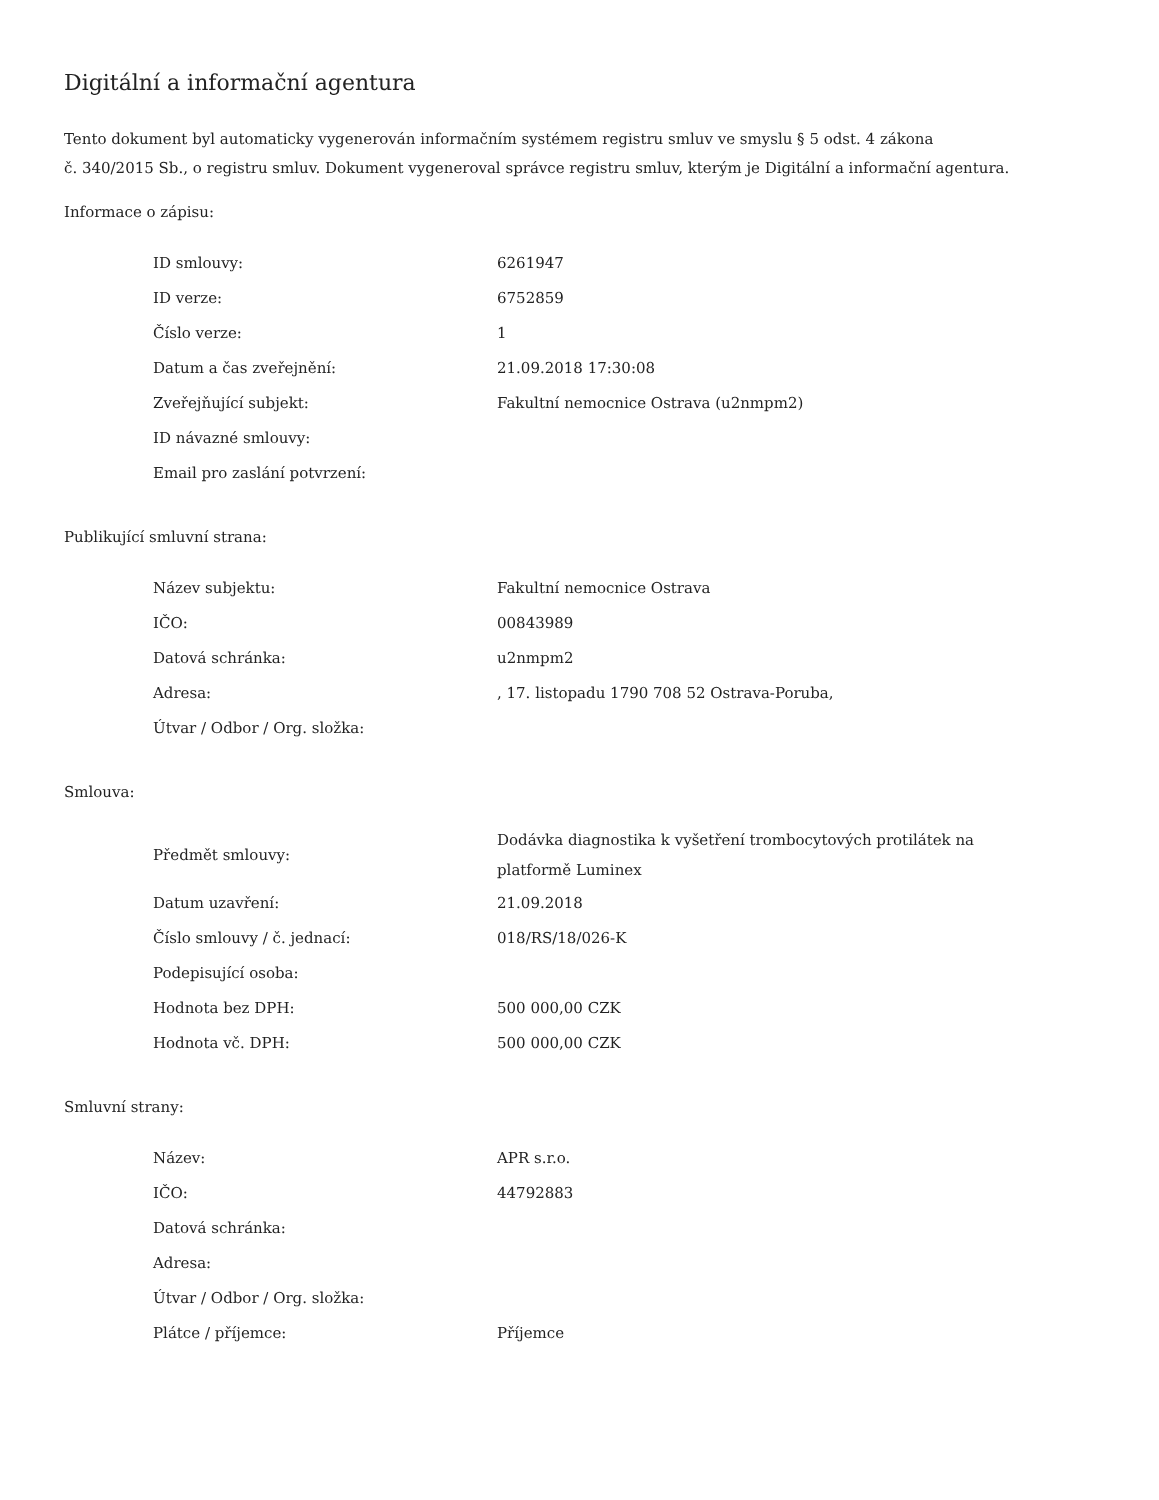Digitální a informační agentura
Tento dokument byl automaticky vygenerován informačním systémem registru smluv ve smyslu § 5 odst. 4 zákona
č. 340/2015 Sb., o registru smluv. Dokument vygeneroval správce registru smluv, kterým je Digitální a informační agentura.
Informace o zápisu:
| ID smlouvy: | 6261947 |
| ID verze: | 6752859 |
| Číslo verze: | 1 |
| Datum a čas zveřejnění: | 21.09.2018 17:30:08 |
| Zveřejňující subjekt: | Fakultní nemocnice Ostrava (u2nmpm2) |
| ID návazné smlouvy: | |
| Email pro zaslání potvrzení: | |
Publikující smluvní strana:
| Název subjektu: | Fakultní nemocnice Ostrava |
| IČO: | 00843989 |
| Datová schránka: | u2nmpm2 |
| Adresa: | , 17. listopadu 1790 708 52 Ostrava-Poruba, |
| Útvar / Odbor / Org. složka: | |
Smlouva:
| Předmět smlouvy: | Dodávka diagnostika k vyšetření trombocytových protilátek na platformě Luminex |
| Datum uzavření: | 21.09.2018 |
| Číslo smlouvy / č. jednací: | 018/RS/18/026-K |
| Podepisující osoba: | |
| Hodnota bez DPH: | 500 000,00 CZK |
| Hodnota vč. DPH: | 500 000,00 CZK |
Smluvní strany:
| Název: | APR s.r.o. |
| IČO: | 44792883 |
| Datová schránka: | |
| Adresa: | |
| Útvar / Odbor / Org. složka: | |
| Plátce / příjemce: | Příjemce |